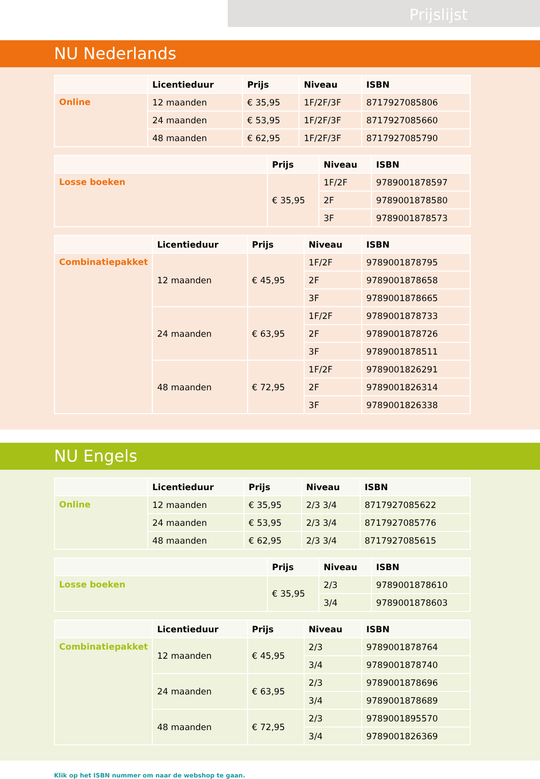Prijslijst
NU Nederlands
| | Licentieduur | Prijs | Niveau | ISBN |
| --- | --- | --- | --- | --- |
| Online | 12 maanden | € 35,95 | 1F/2F/3F | 8717927085806 |
| | 24 maanden | € 53,95 | 1F/2F/3F | 8717927085660 |
| | 48 maanden | € 62,95 | 1F/2F/3F | 8717927085790 |
| | Prijs | Niveau | ISBN |
| --- | --- | --- | --- |
| Losse boeken | € 35,95 | 1F/2F | 9789001878597 |
| | | 2F | 9789001878580 |
| | | 3F | 9789001878573 |
| | Licentieduur | Prijs | Niveau | ISBN |
| --- | --- | --- | --- | --- |
| Combinatiepakket | 12 maanden | € 45,95 | 1F/2F | 9789001878795 |
| | | | 2F | 9789001878658 |
| | | | 3F | 9789001878665 |
| | 24 maanden | € 63,95 | 1F/2F | 9789001878733 |
| | | | 2F | 9789001878726 |
| | | | 3F | 9789001878511 |
| | 48 maanden | € 72,95 | 1F/2F | 9789001826291 |
| | | | 2F | 9789001826314 |
| | | | 3F | 9789001826338 |
NU Engels
| | Licentieduur | Prijs | Niveau | ISBN |
| --- | --- | --- | --- | --- |
| Online | 12 maanden | € 35,95 | 2/3 3/4 | 8717927085622 |
| | 24 maanden | € 53,95 | 2/3 3/4 | 8717927085776 |
| | 48 maanden | € 62,95 | 2/3 3/4 | 8717927085615 |
| | Prijs | Niveau | ISBN |
| --- | --- | --- | --- |
| Losse boeken | € 35,95 | 2/3 | 9789001878610 |
| | | 3/4 | 9789001878603 |
| | Licentieduur | Prijs | Niveau | ISBN |
| --- | --- | --- | --- | --- |
| Combinatiepakket | 12 maanden | € 45,95 | 2/3 | 9789001878764 |
| | | | 3/4 | 9789001878740 |
| | 24 maanden | € 63,95 | 2/3 | 9789001878696 |
| | | | 3/4 | 9789001878689 |
| | 48 maanden | € 72,95 | 2/3 | 9789001895570 |
| | | | 3/4 | 9789001826369 |
Klik op het ISBN nummer om naar de webshop te gaan.